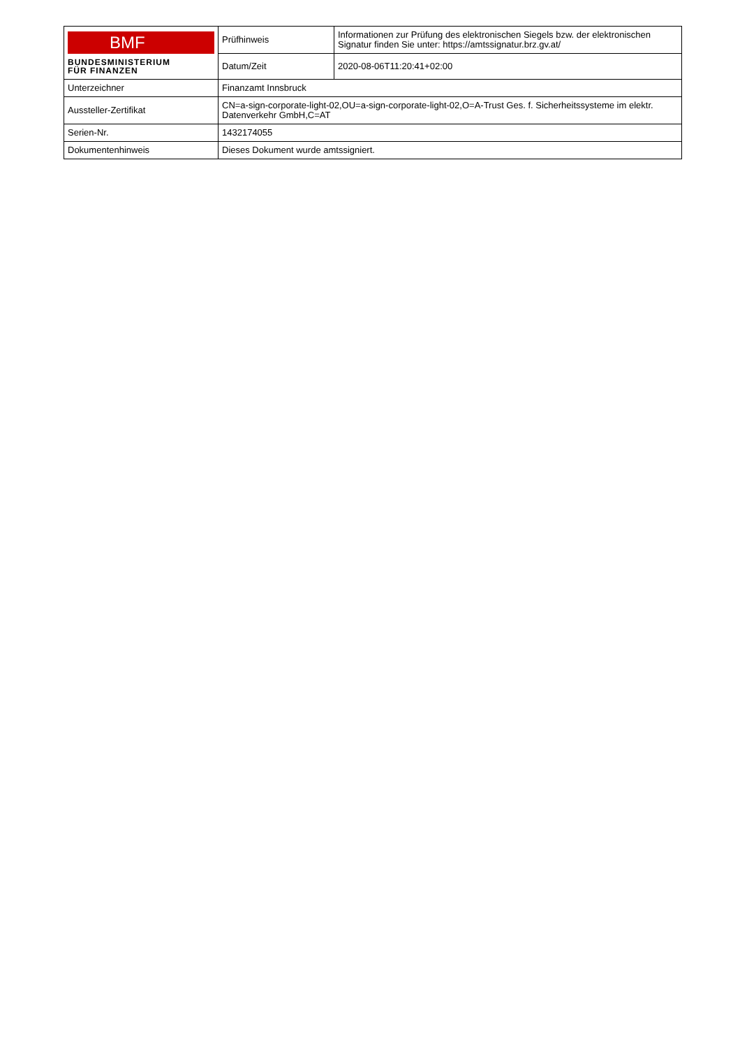| BMF BUNDESMINISTERIUM FÜR FINANZEN | Prüfhinweis | Informationen zur Prüfung des elektronischen Siegels bzw. der elektronischen Signatur finden Sie unter: https://amtssignatur.brz.gv.at/ |
| | Datum/Zeit | 2020-08-06T11:20:41+02:00 |
| Unterzeichner | Finanzamt Innsbruck | |
| Aussteller-Zertifikat | CN=a-sign-corporate-light-02,OU=a-sign-corporate-light-02,O=A-Trust Ges. f. Sicherheitssysteme im elektr. Datenverkehr GmbH,C=AT | |
| Serien-Nr. | 1432174055 | |
| Dokumentenhinweis | Dieses Dokument wurde amtssigniert. | |